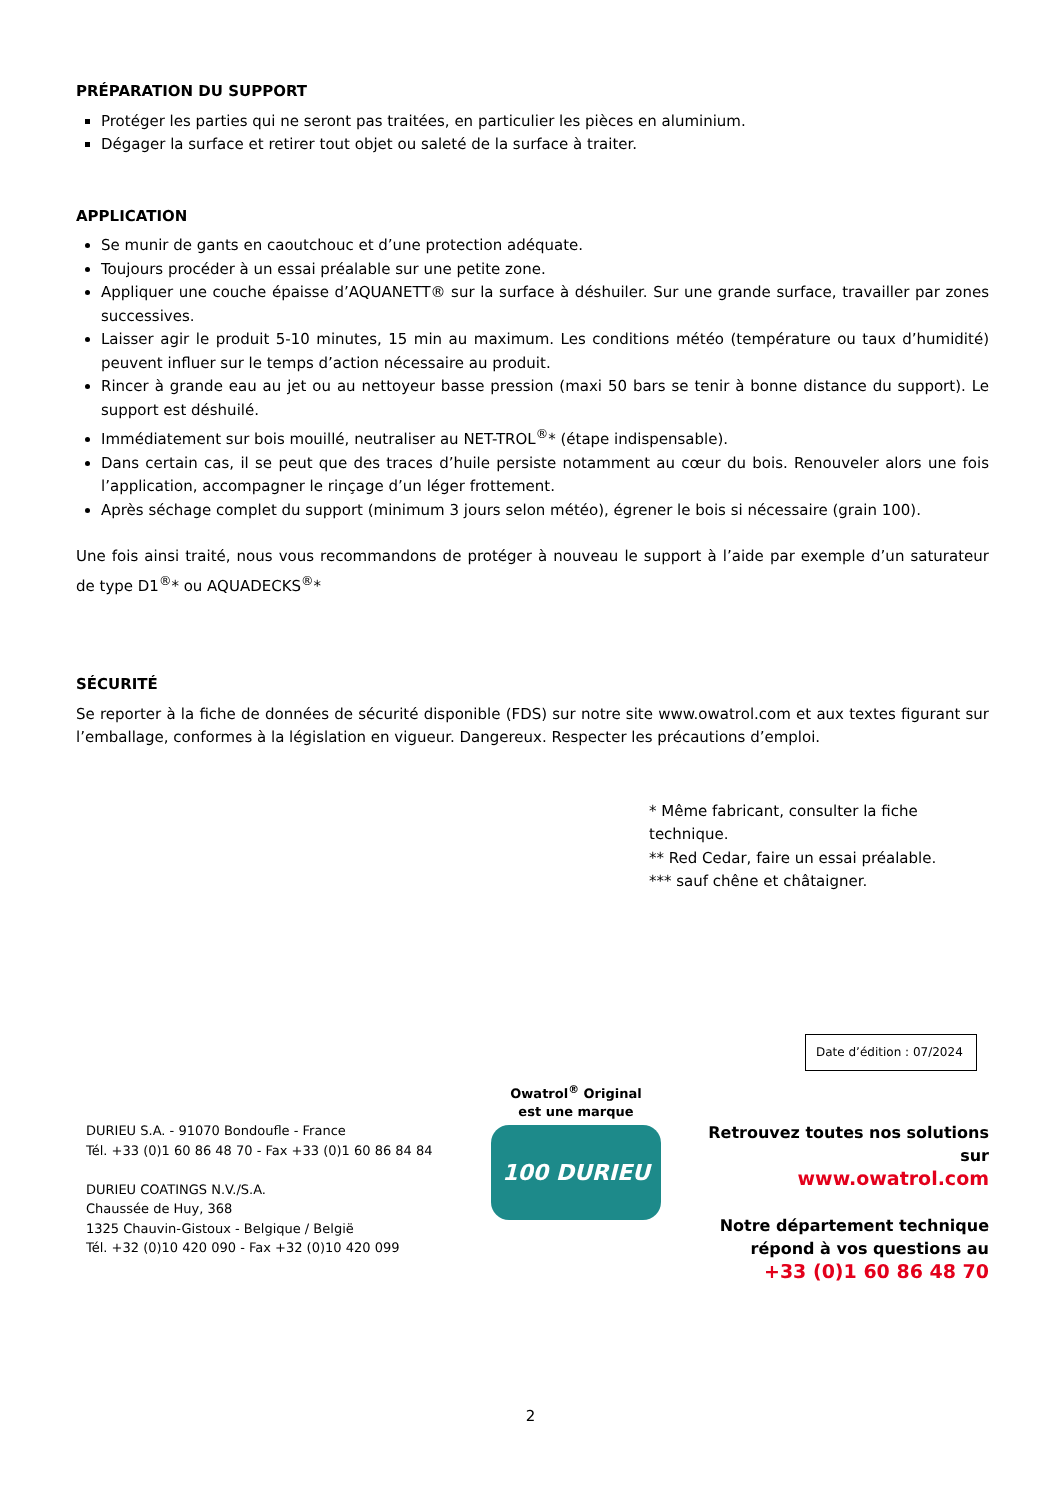PRÉPARATION DU SUPPORT
Protéger les parties qui ne seront pas traitées, en particulier les pièces en aluminium.
Dégager la surface et retirer tout objet ou saleté de la surface à traiter.
APPLICATION
Se munir de gants en caoutchouc et d’une protection adéquate.
Toujours procéder à un essai préalable sur une petite zone.
Appliquer une couche épaisse d’AQUANETT® sur la surface à déshuiler. Sur une grande surface, travailler par zones successives.
Laisser agir le produit 5-10 minutes, 15 min au maximum. Les conditions météo (température ou taux d’humidité) peuvent influer sur le temps d’action nécessaire au produit.
Rincer à grande eau au jet ou au nettoyeur basse pression (maxi 50 bars se tenir à bonne distance du support). Le support est déshuilé.
Immédiatement sur bois mouillé, neutraliser au NET-TROL<sup>®</sup>* (étape indispensable).
Dans certain cas, il se peut que des traces d’huile persiste notamment au cœur du bois. Renouveler alors une fois l’application, accompagner le rinçage d’un léger frottement.
Après séchage complet du support (minimum 3 jours selon météo), égrener le bois si nécessaire (grain 100).
Une fois ainsi traité, nous vous recommandons de protéger à nouveau le support à l’aide par exemple d’un saturateur de type D1<sup>®</sup>* ou AQUADECKS<sup>®</sup>*
SÉCURITÉ
Se reporter à la fiche de données de sécurité disponible (FDS) sur notre site www.owatrol.com et aux textes figurant sur l’emballage, conformes à la législation en vigueur. Dangereux. Respecter les précautions d’emploi.
* Même fabricant, consulter la fiche technique.
** Red Cedar, faire un essai préalable.
*** sauf chêne et châtaigner.
Date d’édition : 07/2024
DURIEU S.A. - 91070 Bondoufle - France
Tél. +33 (0)1 60 86 48 70 - Fax +33 (0)1 60 86 84 84
DURIEU COATINGS N.V./S.A.
Chaussée de Huy, 368
1325 Chauvin-Gistoux - Belgique / België
Tél. +32 (0)10 420 090 - Fax +32 (0)10 420 099
Owatrol<sup>®</sup> Original
est une marque
100 DURIEU
Retrouvez toutes nos solutions sur
www.owatrol.com
Notre département technique
répond à vos questions au
+33 (0)1 60 86 48 70
2